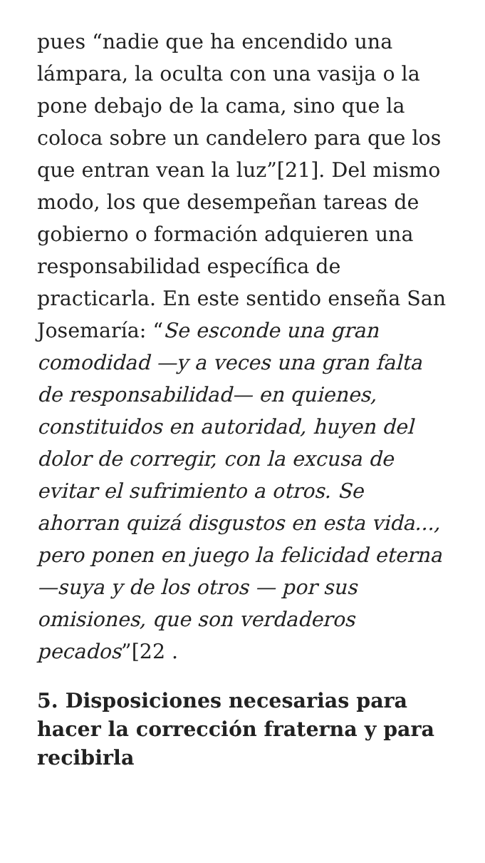pues “nadie que ha encendido una lámpara, la oculta con una vasija o la pone debajo de la cama, sino que la coloca sobre un candelero para que los que entran vean la luz”[21]. Del mismo modo, los que desempeñan tareas de gobierno o formación adquieren una responsabilidad específica de practicarla. En este sentido enseña San Josemaría: “Se esconde una gran comodidad —y a veces una gran falta de responsabilidad— en quienes, constituidos en autoridad, huyen del dolor de corregir, con la excusa de evitar el sufrimiento a otros. Se ahorran quizá disgustos en esta vida..., pero ponen en juego la felicidad eterna —suya y de los otros — por sus omisiones, que son verdaderos pecados”[22 .
5. Disposiciones necesarias para hacer la corrección fraterna y para recibirla